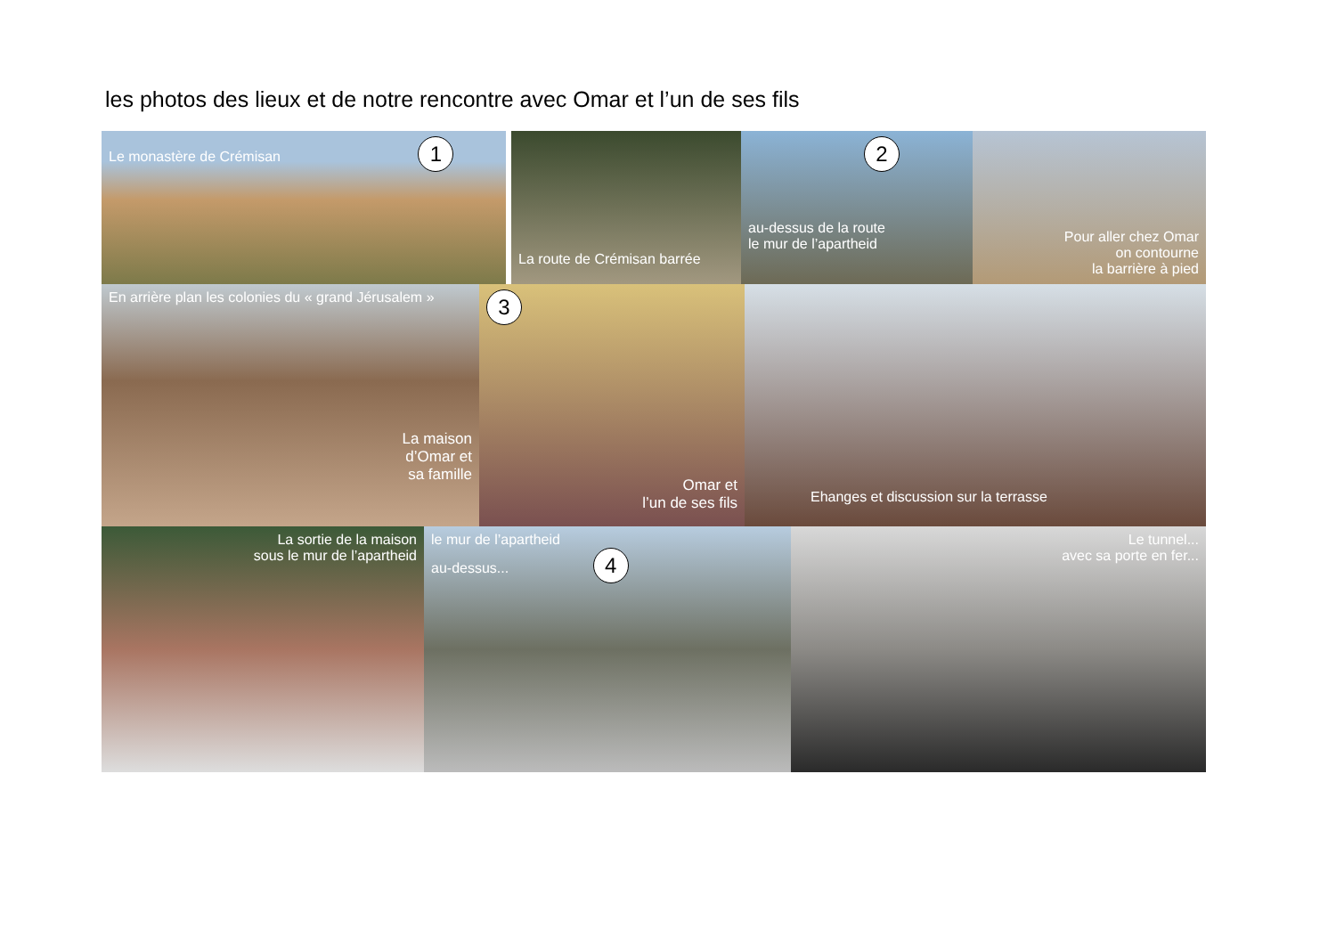les photos des lieux et de notre rencontre avec Omar et l’un de ses fils
Le monastère de Crémisan 1
La route de Crémisan barrée
2
au-dessus de la route
le mur de l’apartheid
Pour aller chez Omar
on contourne
la barrière à pied
En arrière plan les colonies du « grand Jérusalem »
La maison
d’Omar et
sa famille
3
Omar et
l’un de ses fils
Ehanges et discussion sur la terrasse
La sortie de la maison
sous le mur de l’apartheid
le mur de l’apartheid
au-dessus... 4
Le tunnel...
avec sa porte en fer...